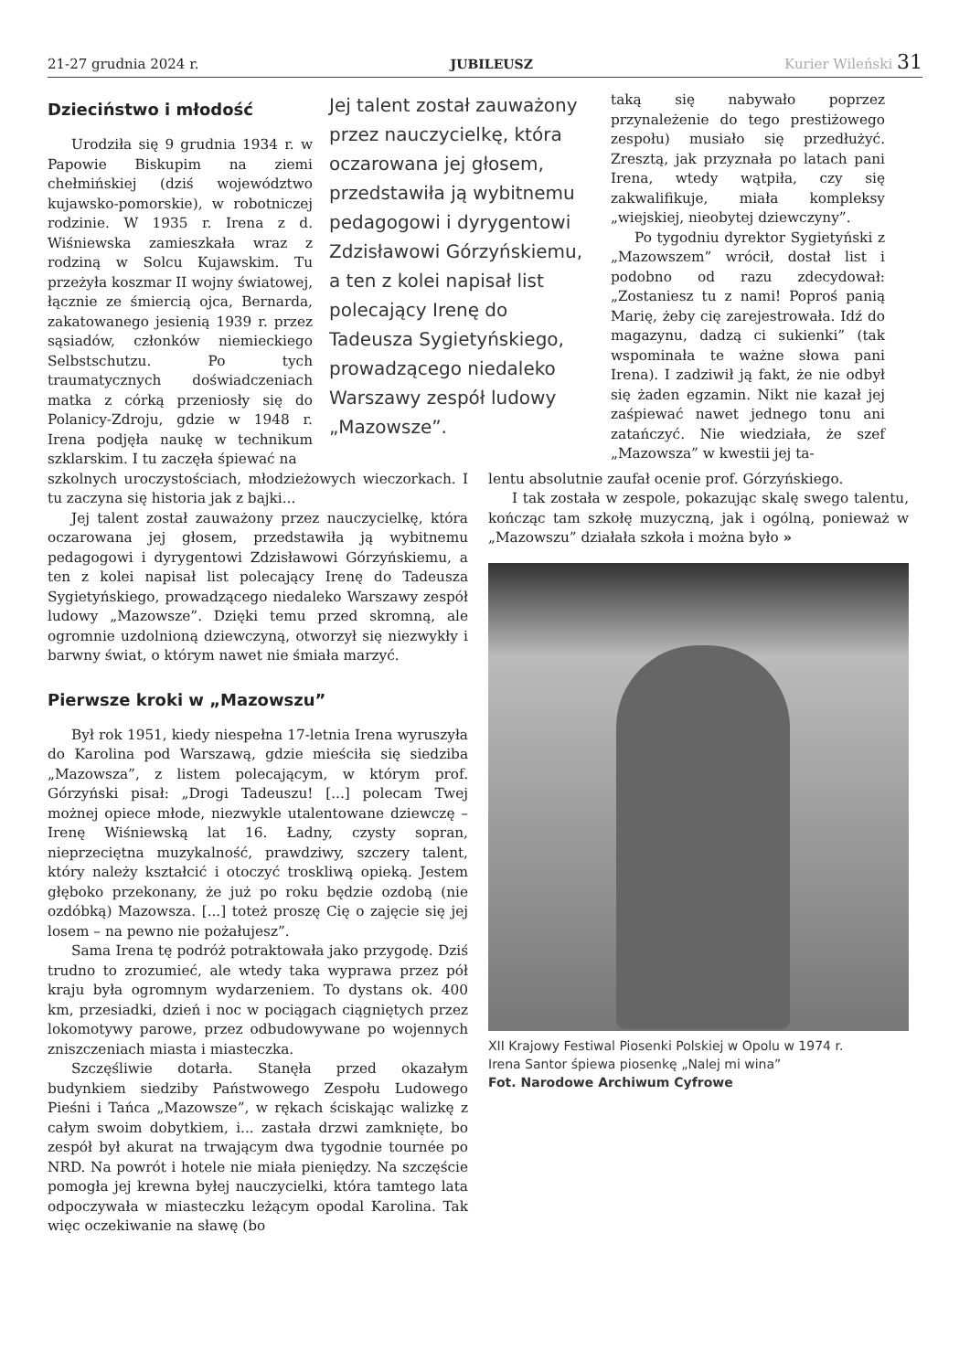21-27 grudnia 2024 r. JUBILEUSZ Kurier Wileński 31
Dzieciństwo i młodość
Urodziła się 9 grudnia 1934 r. w Papowie Biskupim na ziemi chełmińskiej (dziś województwo kujawsko-pomorskie), w robotniczej rodzinie. W 1935 r. Irena z d. Wiśniewska zamieszkała wraz z rodziną w Solcu Kujawskim. Tu przeżyła koszmar II wojny światowej, łącznie ze śmiercią ojca, Bernarda, zakatowanego jesienią 1939 r. przez sąsiadów, członków niemieckiego Selbstschutzu. Po tych traumatycznych doświadczeniach matka z córką przeniosły się do Polanicy-Zdroju, gdzie w 1948 r. Irena podjęła naukę w technikum szklarskim. I tu zaczęła śpiewać na
Jej talent został zauważony przez nauczycielkę, która oczarowana jej głosem, przedstawiła ją wybitnemu pedagogowi i dyrygentowi Zdzisławowi Górzyńskiemu, a ten z kolei napisał list polecający Irenę do Tadeusza Sygietyńskiego, prowadzącego niedaleko Warszawy zespół ludowy „Mazowsze”.
taką się nabywało poprzez przynależenie do tego prestiżowego zespołu) musiało się przedłużyć. Zresztą, jak przyznała po latach pani Irena, wtedy wątpiła, czy się zakwalifikuje, miała kompleksy „wiejskiej, nieobytej dziewczyny”.
Po tygodniu dyrektor Sygietyński z „Mazowszem” wrócił, dostał list i podobno od razu zdecydował: „Zostaniesz tu z nami! Poproś panią Marię, żeby cię zarejestrowała. Idź do magazynu, dadzą ci sukienki” (tak wspominała te ważne słowa pani Irena). I zadziwił ją fakt, że nie odbył się żaden egzamin. Nikt nie kazał jej zaśpiewać nawet jednego tonu ani zatańczyć. Nie wiedziała, że szef „Mazowsza” w kwestii jej ta-
szkolnych uroczystościach, młodzieżowych wieczorkach. I tu zaczyna się historia jak z bajki...
Jej talent został zauważony przez nauczycielkę, która oczarowana jej głosem, przedstawiła ją wybitnemu pedagogowi i dyrygentowi Zdzisławowi Górzyńskiemu, a ten z kolei napisał list polecający Irenę do Tadeusza Sygietyńskiego, prowadzącego niedaleko Warszawy zespół ludowy „Mazowsze”. Dzięki temu przed skromną, ale ogromnie uzdolnioną dziewczyną, otworzył się niezwykły i barwny świat, o którym nawet nie śmiała marzyć.
Pierwsze kroki w „Mazowszu”
Był rok 1951, kiedy niespełna 17-letnia Irena wyruszyła do Karolina pod Warszawą, gdzie mieściła się siedziba „Mazowsza”, z listem polecającym, w którym prof. Górzyński pisał: „Drogi Tadeuszu! [...] polecam Twej możnej opiece młode, niezwykle utalentowane dziewczę – Irenę Wiśniewską lat 16. Ładny, czysty sopran, nieprzeciętna muzykalność, prawdziwy, szczery talent, który należy kształcić i otoczyć troskliwą opieką. Jestem głęboko przekonany, że już po roku będzie ozdobą (nie ozdóbką) Mazowsza. [...] toteż proszę Cię o zajęcie się jej losem – na pewno nie pożałujesz”.
Sama Irena tę podróż potraktowała jako przygodę. Dziś trudno to zrozumieć, ale wtedy taka wyprawa przez pół kraju była ogromnym wydarzeniem. To dystans ok. 400 km, przesiadki, dzień i noc w pociągach ciągniętych przez lokomotywy parowe, przez odbudowywane po wojennych zniszczeniach miasta i miasteczka.
Szczęśliwie dotarła. Stanęła przed okazałym budynkiem siedziby Państwowego Zespołu Ludowego Pieśni i Tańca „Mazowsze”, w rękach ściskając walizkę z całym swoim dobytkiem, i... zastała drzwi zamknięte, bo zespół był akurat na trwającym dwa tygodnie tournée po NRD. Na powrót i hotele nie miała pieniędzy. Na szczęście pomogła jej krewna byłej nauczycielki, która tamtego lata odpoczywała w miasteczku leżącym opodal Karolina. Tak więc oczekiwanie na sławę (bo
lentu absolutnie zaufał ocenie prof. Górzyńskiego.
I tak została w zespole, pokazując skalę swego talentu, kończąc tam szkołę muzyczną, jak i ogólną, ponieważ w „Mazowszu” działała szkoła i można było »
XII Krajowy Festiwal Piosenki Polskiej w Opolu w 1974 r.
Irena Santor śpiewa piosenkę „Nalej mi wina”
Fot. Narodowe Archiwum Cyfrowe